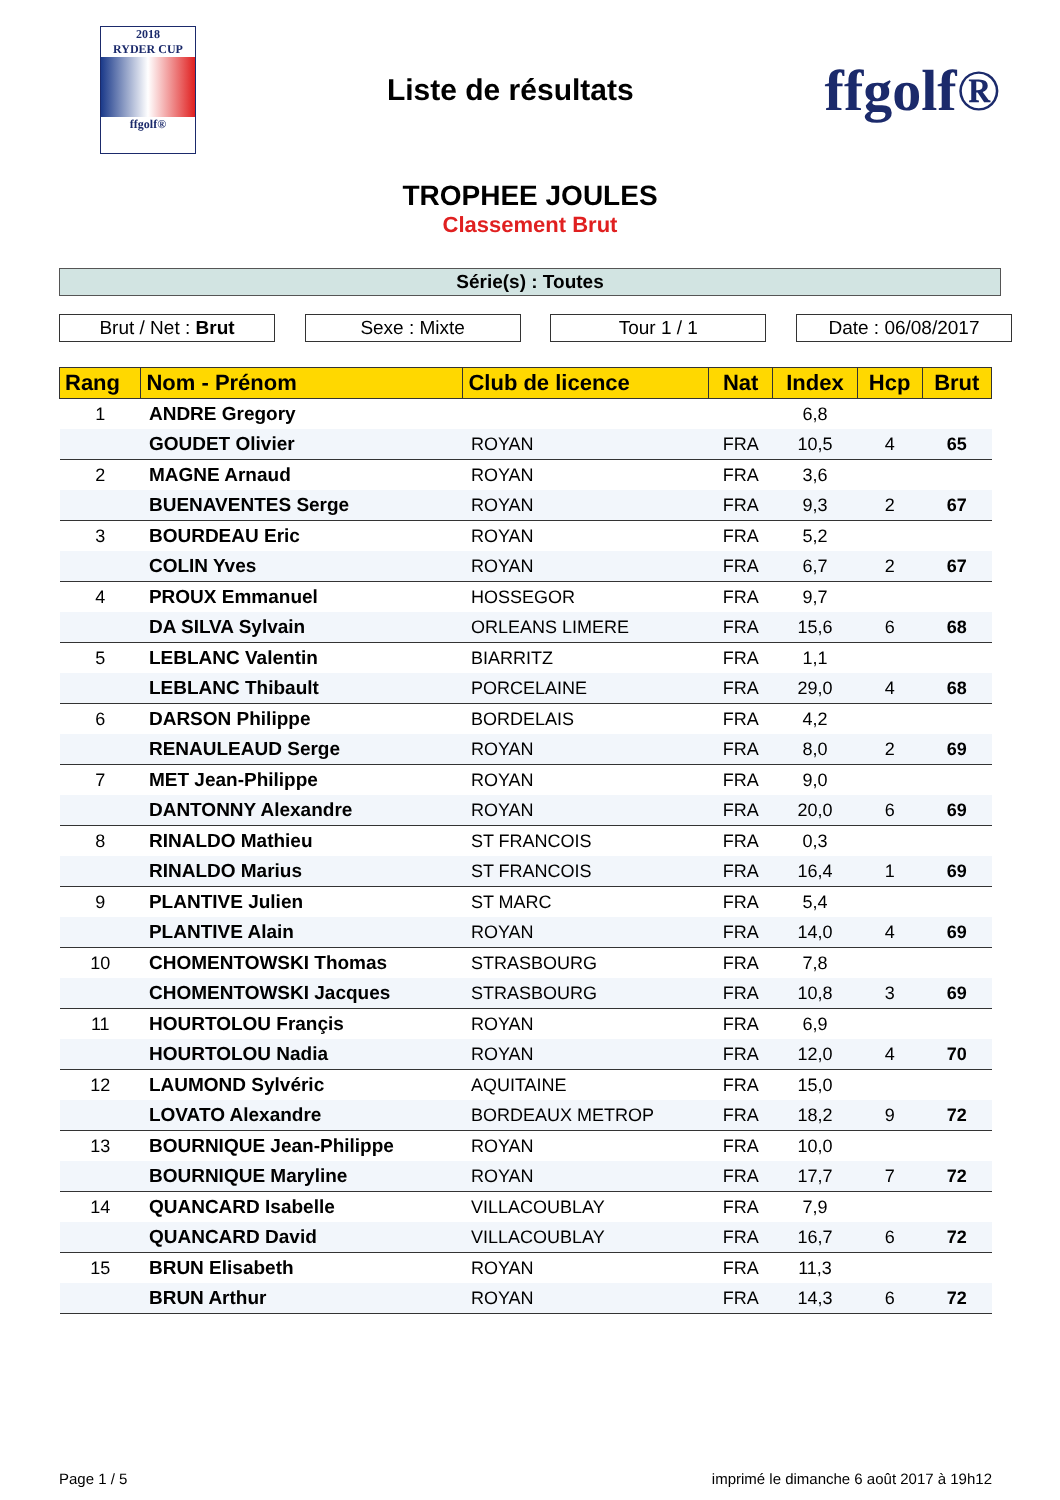2018
RYDER CUP
ffgolf®
Liste de résultats
ffgolf®
TROPHEE JOULES
Classement Brut
Série(s) : Toutes
Brut / Net : Brut Sexe : Mixte Tour 1 / 1 Date : 06/08/2017
| Rang | Nom - Prénom | Club de licence | Nat | Index | Hcp | Brut |
| --- | --- | --- | --- | --- | --- | --- |
| 1 | ANDRE Gregory | | | 6,8 | | |
| | GOUDET Olivier | ROYAN | FRA | 10,5 | 4 | 65 |
| 2 | MAGNE Arnaud | ROYAN | FRA | 3,6 | | |
| | BUENAVENTES Serge | ROYAN | FRA | 9,3 | 2 | 67 |
| 3 | BOURDEAU Eric | ROYAN | FRA | 5,2 | | |
| | COLIN Yves | ROYAN | FRA | 6,7 | 2 | 67 |
| 4 | PROUX Emmanuel | HOSSEGOR | FRA | 9,7 | | |
| | DA SILVA Sylvain | ORLEANS LIMERE | FRA | 15,6 | 6 | 68 |
| 5 | LEBLANC Valentin | BIARRITZ | FRA | 1,1 | | |
| | LEBLANC Thibault | PORCELAINE | FRA | 29,0 | 4 | 68 |
| 6 | DARSON Philippe | BORDELAIS | FRA | 4,2 | | |
| | RENAULEAUD Serge | ROYAN | FRA | 8,0 | 2 | 69 |
| 7 | MET Jean-Philippe | ROYAN | FRA | 9,0 | | |
| | DANTONNY Alexandre | ROYAN | FRA | 20,0 | 6 | 69 |
| 8 | RINALDO Mathieu | ST FRANCOIS | FRA | 0,3 | | |
| | RINALDO Marius | ST FRANCOIS | FRA | 16,4 | 1 | 69 |
| 9 | PLANTIVE Julien | ST MARC | FRA | 5,4 | | |
| | PLANTIVE Alain | ROYAN | FRA | 14,0 | 4 | 69 |
| 10 | CHOMENTOWSKI Thomas | STRASBOURG | FRA | 7,8 | | |
| | CHOMENTOWSKI Jacques | STRASBOURG | FRA | 10,8 | 3 | 69 |
| 11 | HOURTOLOU Françis | ROYAN | FRA | 6,9 | | |
| | HOURTOLOU Nadia | ROYAN | FRA | 12,0 | 4 | 70 |
| 12 | LAUMOND Sylvéric | AQUITAINE | FRA | 15,0 | | |
| | LOVATO Alexandre | BORDEAUX METROP | FRA | 18,2 | 9 | 72 |
| 13 | BOURNIQUE Jean-Philippe | ROYAN | FRA | 10,0 | | |
| | BOURNIQUE Maryline | ROYAN | FRA | 17,7 | 7 | 72 |
| 14 | QUANCARD Isabelle | VILLACOUBLAY | FRA | 7,9 | | |
| | QUANCARD David | VILLACOUBLAY | FRA | 16,7 | 6 | 72 |
| 15 | BRUN Elisabeth | ROYAN | FRA | 11,3 | | |
| | BRUN Arthur | ROYAN | FRA | 14,3 | 6 | 72 |
Page 1 / 5 imprimé le dimanche 6 août 2017 à 19h12